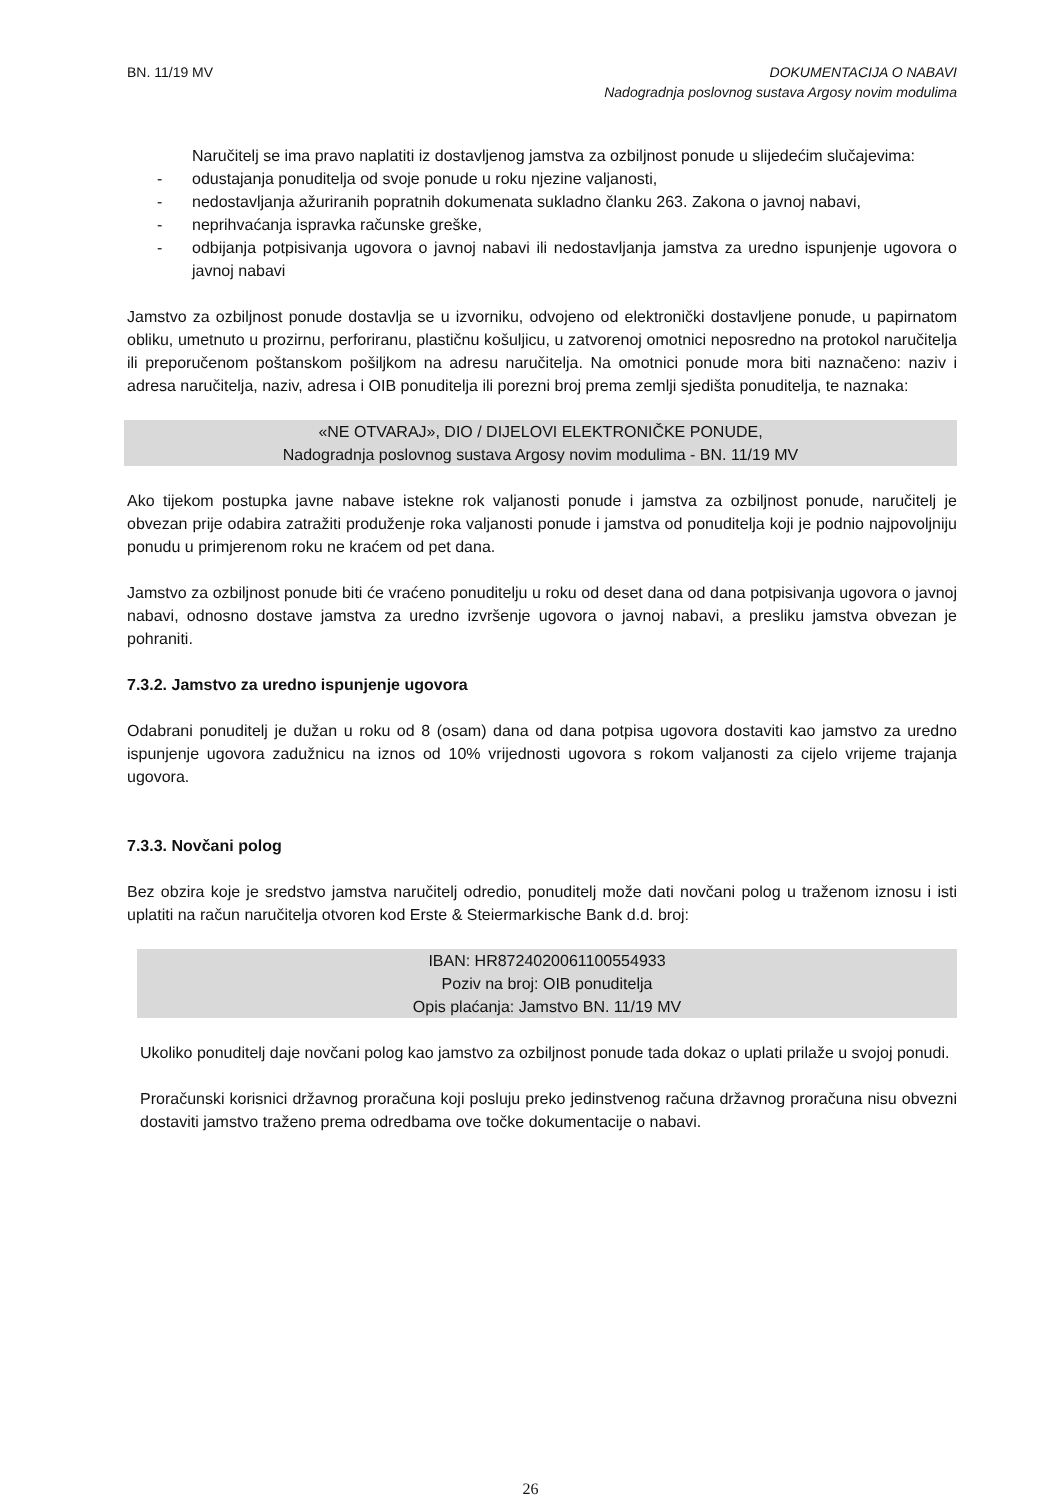BN. 11/19 MV DOKUMENTACIJA O NABAVI
Nadogradnja poslovnog sustava Argosy novim modulima
Naručitelj se ima pravo naplatiti iz dostavljenog jamstva za ozbiljnost ponude u slijedećim slučajevima:
- odustajanja ponuditelja od svoje ponude u roku njezine valjanosti,
- nedostavljanja ažuriranih popratnih dokumenata sukladno članku 263. Zakona o javnoj nabavi,
- neprihvaćanja ispravka računske greške,
- odbijanja potpisivanja ugovora o javnoj nabavi ili nedostavljanja jamstva za uredno ispunjenje ugovora o javnoj nabavi
Jamstvo za ozbiljnost ponude dostavlja se u izvorniku, odvojeno od elektronički dostavljene ponude, u papirnatom obliku, umetnuto u prozirnu, perforiranu, plastičnu košuljicu, u zatvorenoj omotnici neposredno na protokol naručitelja ili preporučenom poštanskom pošiljkom na adresu naručitelja. Na omotnici ponude mora biti naznačeno: naziv i adresa naručitelja, naziv, adresa i OIB ponuditelja ili porezni broj prema zemlji sjedišta ponuditelja, te naznaka:
«NE OTVARAJ», DIO / DIJELOVI ELEKTRONIČKE PONUDE,
Nadogradnja poslovnog sustava Argosy novim modulima - BN. 11/19 MV
Ako tijekom postupka javne nabave istekne rok valjanosti ponude i jamstva za ozbiljnost ponude, naručitelj je obvezan prije odabira zatražiti produženje roka valjanosti ponude i jamstva od ponuditelja koji je podnio najpovoljniju ponudu u primjerenom roku ne kraćem od pet dana.
Jamstvo za ozbiljnost ponude biti će vraćeno ponuditelju u roku od deset dana od dana potpisivanja ugovora o javnoj nabavi, odnosno dostave jamstva za uredno izvršenje ugovora o javnoj nabavi, a presliku jamstva obvezan je pohraniti.
7.3.2. Jamstvo za uredno ispunjenje ugovora
Odabrani ponuditelj je dužan u roku od 8 (osam) dana od dana potpisa ugovora dostaviti kao jamstvo za uredno ispunjenje ugovora zadužnicu na iznos od 10% vrijednosti ugovora s rokom valjanosti za cijelo vrijeme trajanja ugovora.
7.3.3. Novčani polog
Bez obzira koje je sredstvo jamstva naručitelj odredio, ponuditelj može dati novčani polog u traženom iznosu i isti uplatiti na račun naručitelja otvoren kod Erste & Steiermarkische Bank d.d. broj:
IBAN: HR8724020061100554933
Poziv na broj: OIB ponuditelja
Opis plaćanja: Jamstvo BN. 11/19 MV
Ukoliko ponuditelj daje novčani polog kao jamstvo za ozbiljnost ponude tada dokaz o uplati prilaže u svojoj ponudi.
Proračunski korisnici državnog proračuna koji posluju preko jedinstvenog računa državnog proračuna nisu obvezni dostaviti jamstvo traženo prema odredbama ove točke dokumentacije o nabavi.
26